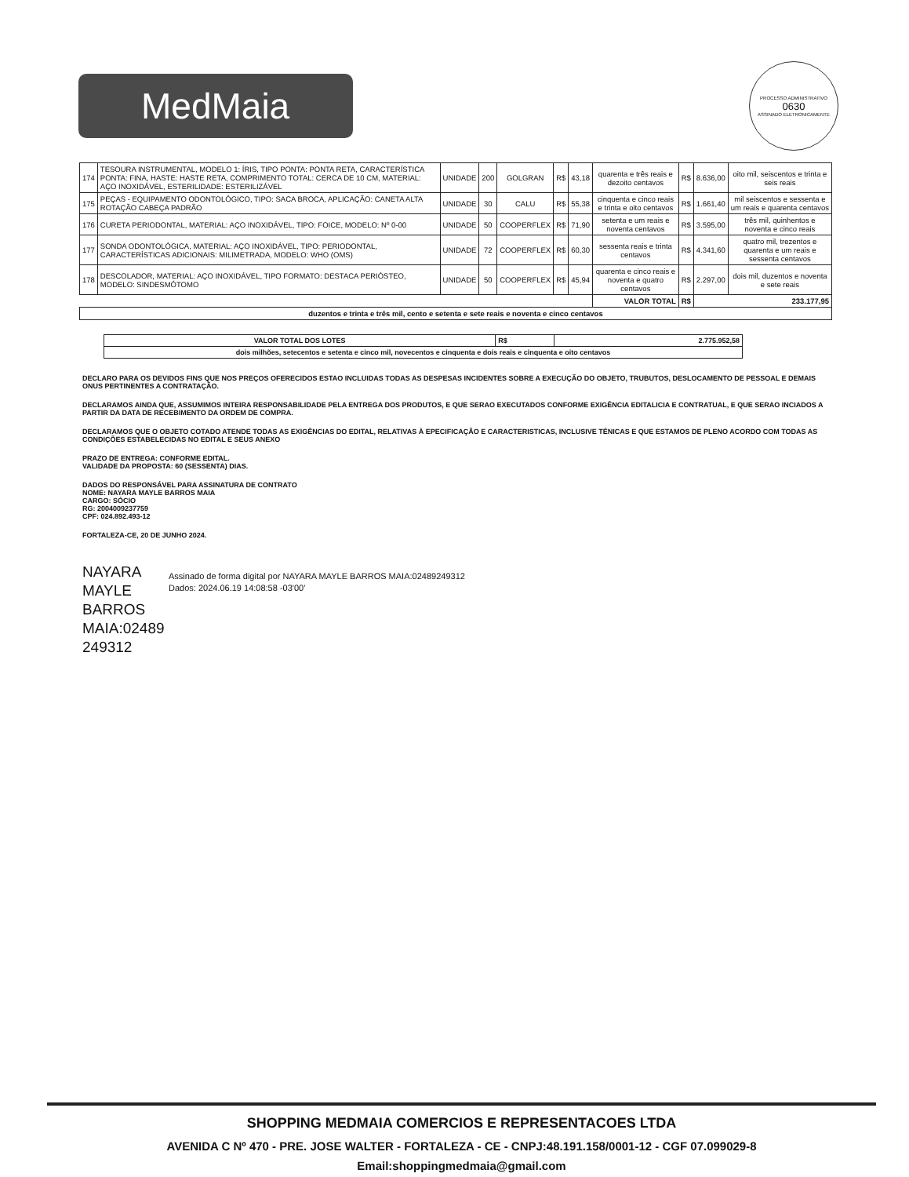MedMaia
PROCESSO ADMINISTRATIVO
0630
ASSINADO ELETRONICAMENTE
| 174 | TESOURA INSTRUMENTAL, MODELO 1: ÍRIS, TIPO PONTA: PONTA RETA, CARACTERÍSTICA PONTA: FINA, HASTE: HASTE RETA, COMPRIMENTO TOTAL: CERCA DE 10 CM, MATERIAL: AÇO INOXIDÁVEL, ESTERILIDADE: ESTERILIZÁVEL | UNIDADE | 200 | GOLGRAN | R$ | 43,18 | quarenta e três reais e dezoito centavos | R$ | 8.636,00 | oito mil, seiscentos e trinta e seis reais |
| 175 | PEÇAS - EQUIPAMENTO ODONTOLÓGICO, TIPO: SACA BROCA, APLICAÇÃO: CANETA ALTA ROTAÇÃO CABEÇA PADRÃO | UNIDADE | 30 | CALU | R$ | 55,38 | cinquenta e cinco reais e trinta e oito centavos | R$ | 1.661,40 | mil seiscentos e sessenta e um reais e quarenta centavos |
| 176 | CURETA PERIODONTAL, MATERIAL: AÇO INOXIDÁVEL, TIPO: FOICE, MODELO: Nº 0-00 | UNIDADE | 50 | COOPERFLEX | R$ | 71,90 | setenta e um reais e noventa centavos | R$ | 3.595,00 | três mil, quinhentos e noventa e cinco reais |
| 177 | SONDA ODONTOLÓGICA, MATERIAL: AÇO INOXIDÁVEL, TIPO: PERIODONTAL, CARACTERÍSTICAS ADICIONAIS: MILIMETRADA, MODELO: WHO (OMS) | UNIDADE | 72 | COOPERFLEX | R$ | 60,30 | sessenta reais e trinta centavos | R$ | 4.341,60 | quatro mil, trezentos e quarenta e um reais e sessenta centavos |
| 178 | DESCOLADOR, MATERIAL: AÇO INOXIDÁVEL, TIPO FORMATO: DESTACA PERIÓSTEO, MODELO: SINDESMÓTOMO | UNIDADE | 50 | COOPERFLEX | R$ | 45,94 | quarenta e cinco reais e noventa e quatro centavos | R$ | 2.297,00 | dois mil, duzentos e noventa e sete reais |
| | | | | | | | VALOR TOTAL | R$ | 233.177,95 | |
| duzentos e trinta e três mil, cento e setenta e sete reais e noventa e cinco centavos | | | | | | | | | | |
| VALOR TOTAL DOS LOTES | R$ | 2.775.952,58 |
| --- | --- | --- |
| dois milhões, setecentos e setenta e cinco mil, novecentos e cinquenta e dois reais e cinquenta e oito centavos | | |
DECLARO PARA OS DEVIDOS FINS QUE NOS PREÇOS OFERECIDOS ESTAO INCLUIDAS TODAS AS DESPESAS INCIDENTES SOBRE A EXECUÇÃO DO OBJETO, TRUBUTOS, DESLOCAMENTO DE PESSOAL E DEMAIS ONUS PERTINENTES A CONTRATAÇÃO.
DECLARAMOS AINDA QUE, ASSUMIMOS INTEIRA RESPONSABILIDADE PELA ENTREGA DOS PRODUTOS, E QUE SERAO EXECUTADOS CONFORME EXIGÊNCIA EDITALICIA E CONTRATUAL, E QUE SERAO INCIADOS A PARTIR DA DATA DE RECEBIMENTO DA ORDEM DE COMPRA.
DECLARAMOS QUE O OBJETO COTADO ATENDE TODAS AS EXIGÊNCIAS DO EDITAL, RELATIVAS À EPECIFICAÇÃO E CARACTERISTICAS, INCLUSIVE TÉNICAS E QUE ESTAMOS DE PLENO ACORDO COM TODAS AS CONDIÇÕES ESTABELECIDAS NO EDITAL E SEUS ANEXO
PRAZO DE ENTREGA: CONFORME EDITAL.
VALIDADE DA PROPOSTA: 60 (SESSENTA) DIAS.
DADOS DO RESPONSÁVEL PARA ASSINATURA DE CONTRATO
NOME: NAYARA MAYLE BARROS MAIA
CARGO: SÓCIO
RG: 2004009237759
CPF: 024.892.493-12
FORTALEZA-CE, 20 DE JUNHO 2024.
NAYARA MAYLE BARROS MAIA:02489 249312
Assinado de forma digital por NAYARA MAYLE BARROS MAIA:02489249312
Dados: 2024.06.19 14:08:58 -03'00'
SHOPPING MEDMAIA COMERCIOS E REPRESENTACOES LTDA
AVENIDA C Nº 470 - PRE. JOSE WALTER - FORTALEZA - CE - CNPJ:48.191.158/0001-12 - CGF 07.099029-8
Email:shoppingmedmaia@gmail.com